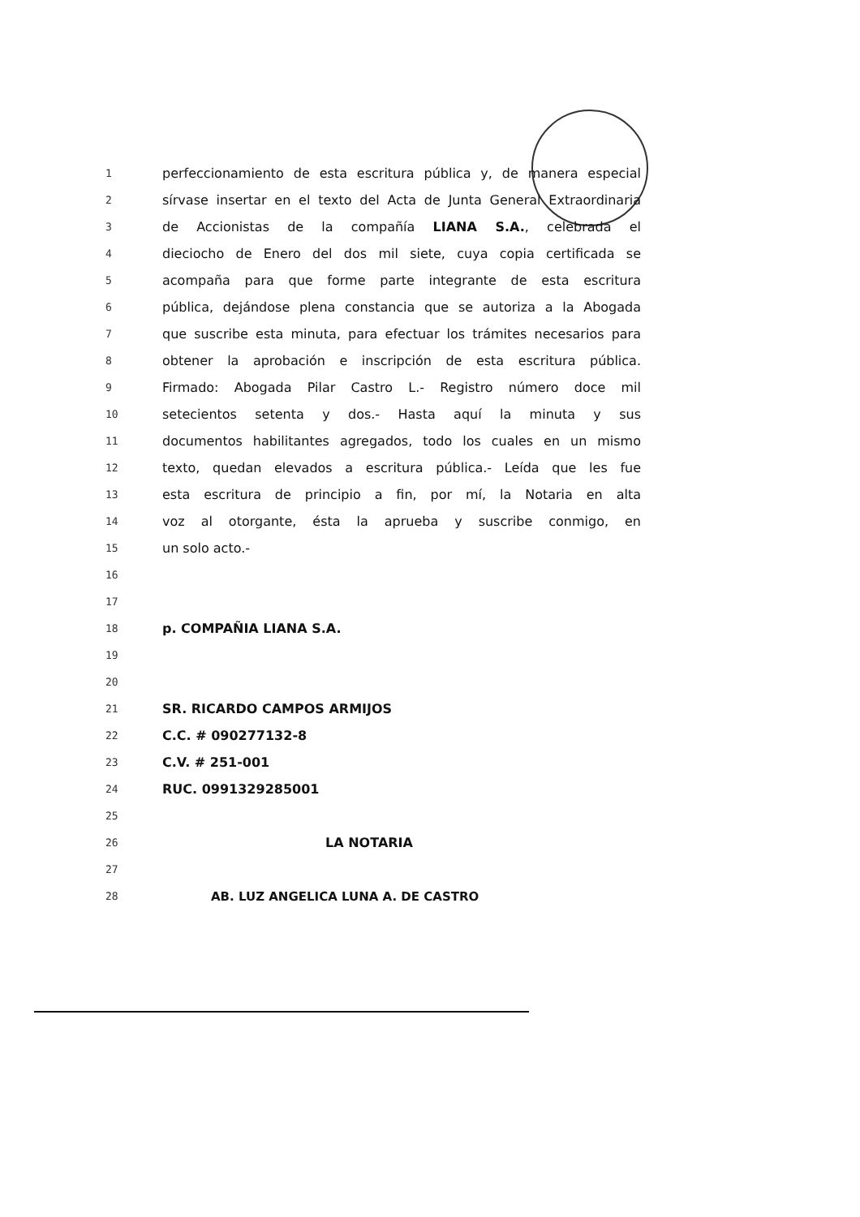1 perfeccionamiento de esta escritura pública y, de manera especial
2 sírvase insertar en el texto del Acta de Junta General Extraordinaria
3 de Accionistas de la compañía LIANA S.A., celebrada el
4 dieciocho de Enero del dos mil siete, cuya copia certificada se
5 acompaña para que forme parte integrante de esta escritura
6 pública, dejándose plena constancia que se autoriza a la Abogada
7 que suscribe esta minuta, para efectuar los trámites necesarios para
8 obtener la aprobación e inscripción de esta escritura pública.
9 Firmado: Abogada Pilar Castro L.- Registro número doce mil
10 setecientos setenta y dos.- Hasta aquí la minuta y sus
11 documentos habilitantes agregados, todo los cuales en un mismo
12 texto, quedan elevados a escritura pública.- Leída que les fue
13 esta escritura de principio a fin, por mí, la Notaria en alta
14 voz al otorgante, ésta la aprueba y suscribe conmigo, en
15 un solo acto.-
16
17
18 p. COMPAÑIA LIANA S.A.
19
20
21 SR. RICARDO CAMPOS ARMIJOS
22 C.C. # 090277132-8
23 C.V. # 251-001
24 RUC. 0991329285001
25
26 LA NOTARIA
27
28 AB. LUZ ANGELICA LUNA A. DE CASTRO